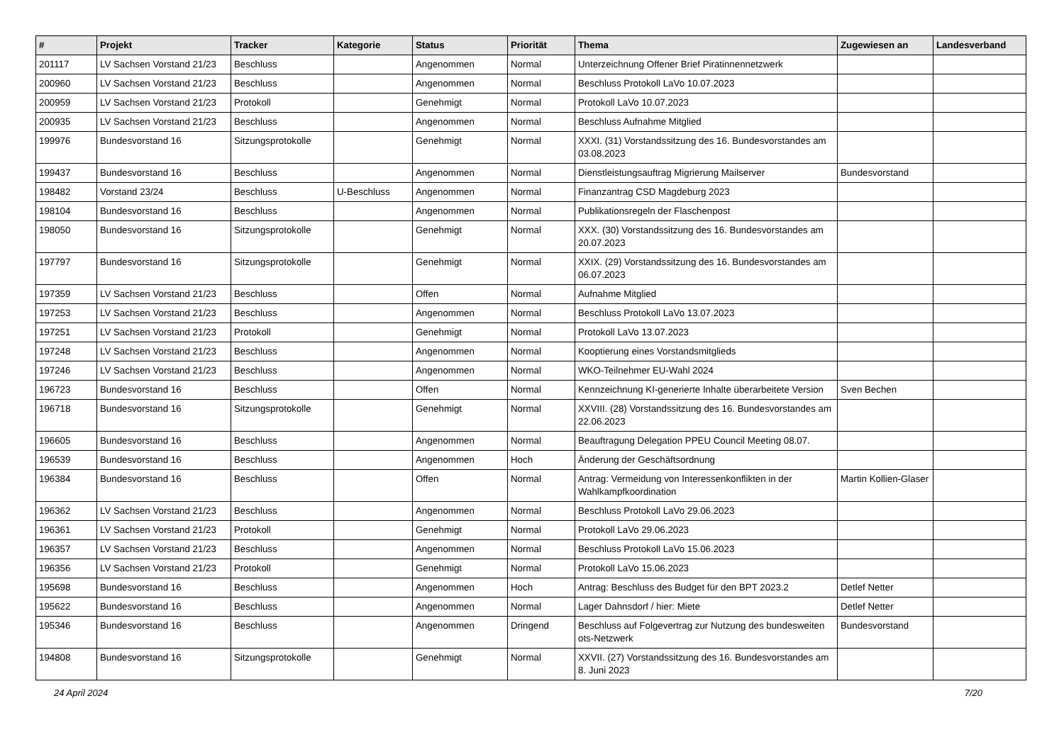| # | Projekt | Tracker | Kategorie | Status | Priorität | Thema | Zugewiesen an | Landesverband |
| --- | --- | --- | --- | --- | --- | --- | --- | --- |
| 201117 | LV Sachsen Vorstand 21/23 | Beschluss | | Angenommen | Normal | Unterzeichnung Offener Brief Piratinnennetzwerk | | |
| 200960 | LV Sachsen Vorstand 21/23 | Beschluss | | Angenommen | Normal | Beschluss Protokoll LaVo 10.07.2023 | | |
| 200959 | LV Sachsen Vorstand 21/23 | Protokoll | | Genehmigt | Normal | Protokoll LaVo 10.07.2023 | | |
| 200935 | LV Sachsen Vorstand 21/23 | Beschluss | | Angenommen | Normal | Beschluss Aufnahme Mitglied | | |
| 199976 | Bundesvorstand 16 | Sitzungsprotokolle | | Genehmigt | Normal | XXXI. (31) Vorstandssitzung des 16. Bundesvorstandes am 03.08.2023 | | |
| 199437 | Bundesvorstand 16 | Beschluss | | Angenommen | Normal | Dienstleistungsauftrag Migrierung Mailserver | Bundesvorstand | |
| 198482 | Vorstand 23/24 | Beschluss | U-Beschluss | Angenommen | Normal | Finanzantrag CSD Magdeburg 2023 | | |
| 198104 | Bundesvorstand 16 | Beschluss | | Angenommen | Normal | Publikationsregeln der Flaschenpost | | |
| 198050 | Bundesvorstand 16 | Sitzungsprotokolle | | Genehmigt | Normal | XXX. (30) Vorstandssitzung des 16. Bundesvorstandes am 20.07.2023 | | |
| 197797 | Bundesvorstand 16 | Sitzungsprotokolle | | Genehmigt | Normal | XXIX. (29) Vorstandssitzung des 16. Bundesvorstandes am 06.07.2023 | | |
| 197359 | LV Sachsen Vorstand 21/23 | Beschluss | | Offen | Normal | Aufnahme Mitglied | | |
| 197253 | LV Sachsen Vorstand 21/23 | Beschluss | | Angenommen | Normal | Beschluss Protokoll LaVo 13.07.2023 | | |
| 197251 | LV Sachsen Vorstand 21/23 | Protokoll | | Genehmigt | Normal | Protokoll LaVo 13.07.2023 | | |
| 197248 | LV Sachsen Vorstand 21/23 | Beschluss | | Angenommen | Normal | Kooptierung eines Vorstandsmitglieds | | |
| 197246 | LV Sachsen Vorstand 21/23 | Beschluss | | Angenommen | Normal | WKO-Teilnehmer EU-Wahl 2024 | | |
| 196723 | Bundesvorstand 16 | Beschluss | | Offen | Normal | Kennzeichnung KI-generierte Inhalte überarbeitete Version | Sven Bechen | |
| 196718 | Bundesvorstand 16 | Sitzungsprotokolle | | Genehmigt | Normal | XXVIII. (28) Vorstandssitzung des 16. Bundesvorstandes am 22.06.2023 | | |
| 196605 | Bundesvorstand 16 | Beschluss | | Angenommen | Normal | Beauftragung Delegation PPEU Council Meeting 08.07. | | |
| 196539 | Bundesvorstand 16 | Beschluss | | Angenommen | Hoch | Änderung der Geschäftsordnung | | |
| 196384 | Bundesvorstand 16 | Beschluss | | Offen | Normal | Antrag: Vermeidung von Interessenkonflikten in der Wahlkampfkoordination | Martin Kollien-Glaser | |
| 196362 | LV Sachsen Vorstand 21/23 | Beschluss | | Angenommen | Normal | Beschluss Protokoll LaVo 29.06.2023 | | |
| 196361 | LV Sachsen Vorstand 21/23 | Protokoll | | Genehmigt | Normal | Protokoll LaVo 29.06.2023 | | |
| 196357 | LV Sachsen Vorstand 21/23 | Beschluss | | Angenommen | Normal | Beschluss Protokoll LaVo 15.06.2023 | | |
| 196356 | LV Sachsen Vorstand 21/23 | Protokoll | | Genehmigt | Normal | Protokoll LaVo 15.06.2023 | | |
| 195698 | Bundesvorstand 16 | Beschluss | | Angenommen | Hoch | Antrag: Beschluss des Budget für den BPT 2023.2 | Detlef Netter | |
| 195622 | Bundesvorstand 16 | Beschluss | | Angenommen | Normal | Lager Dahnsdorf / hier: Miete | Detlef Netter | |
| 195346 | Bundesvorstand 16 | Beschluss | | Angenommen | Dringend | Beschluss auf Folgevertrag zur Nutzung des bundesweiten ots-Netzwerk | Bundesvorstand | |
| 194808 | Bundesvorstand 16 | Sitzungsprotokolle | | Genehmigt | Normal | XXVII. (27) Vorstandssitzung des 16. Bundesvorstandes am 8. Juni 2023 | | |
24 April 2024 7/20